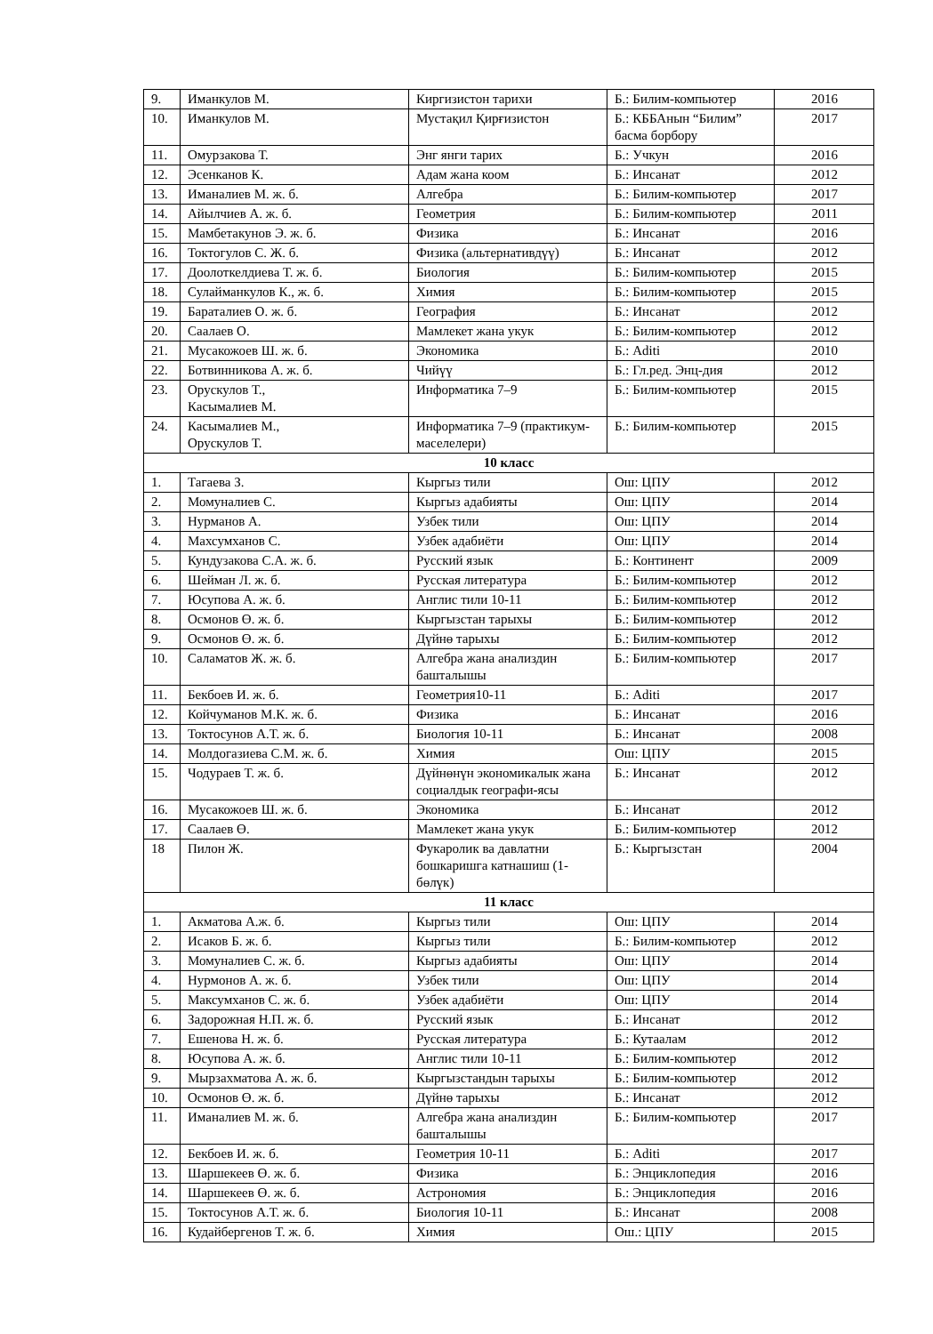| 9. | Иманкулов М. | Киргизистон тарихи | Б.: Билим-компьютер | 2016 |
| 10. | Иманкулов М. | Мустақил Қирғизистон | Б.: КББАнын “Билим” басма борбору | 2017 |
| 11. | Омурзакова Т. | Энг янги тарих | Б.: Учкун | 2016 |
| 12. | Эсенканов К. | Адам жана коом | Б.: Инсанат | 2012 |
| 13. | Иманалиев М. ж. б. | Алгебра | Б.: Билим-компьютер | 2017 |
| 14. | Айылчиев А. ж. б. | Геометрия | Б.: Билим-компьютер | 2011 |
| 15. | Мамбетакунов Э. ж. б. | Физика | Б.: Инсанат | 2016 |
| 16. | Токтогулов С. Ж. б. | Физика (альтернативдүү) | Б.: Инсанат | 2012 |
| 17. | Доолоткелдиева Т. ж. б. | Биология | Б.: Билим-компьютер | 2015 |
| 18. | Сулайманкулов К., ж. б. | Химия | Б.: Билим-компьютер | 2015 |
| 19. | Бараталиев О. ж. б. | География | Б.: Инсанат | 2012 |
| 20. | Саалаев О. | Мамлекет жана укук | Б.: Билим-компьютер | 2012 |
| 21. | Мусакожоев Ш. ж. б. | Экономика | Б.: Aditi | 2010 |
| 22. | Ботвинникова А. ж. б. | Чийүү | Б.: Гл.ред. Энц-дия | 2012 |
| 23. | Орускулов Т., Касымалиев М. | Информатика 7–9 | Б.: Билим-компьютер | 2015 |
| 24. | Касымалиев М., Орускулов Т. | Информатика 7–9 (практикум-маселелери) | Б.: Билим-компьютер | 2015 |
| 10 класс | | | | |
| 1. | Тагаева З. | Кыргыз тили | Ош: ЦПУ | 2012 |
| 2. | Момуналиев С. | Кыргыз адабияты | Ош: ЦПУ | 2014 |
| 3. | Нурманов А. | Узбек тили | Ош: ЦПУ | 2014 |
| 4. | Махсумханов С. | Узбек адабиёти | Ош: ЦПУ | 2014 |
| 5. | Кундузакова С.А. ж. б. | Русский язык | Б.: Континент | 2009 |
| 6. | Шейман Л. ж. б. | Русская литература | Б.: Билим-компьютер | 2012 |
| 7. | Юсупова А. ж. б. | Англис тили 10-11 | Б.: Билим-компьютер | 2012 |
| 8. | Осмонов Ө. ж. б. | Кыргызстан тарыхы | Б.: Билим-компьютер | 2012 |
| 9. | Осмонов Ө. ж. б. | Дүйнө тарыхы | Б.: Билим-компьютер | 2012 |
| 10. | Саламатов Ж. ж. б. | Алгебра жана анализдин башталышы | Б.: Билим-компьютер | 2017 |
| 11. | Бекбоев И. ж. б. | Геометрия10-11 | Б.: Aditi | 2017 |
| 12. | Койчуманов М.К. ж. б. | Физика | Б.: Инсанат | 2016 |
| 13. | Токтосунов А.Т. ж. б. | Биология 10-11 | Б.: Инсанат | 2008 |
| 14. | Молдогазиева С.М. ж. б. | Химия | Ош: ЦПУ | 2015 |
| 15. | Чодураев Т. ж. б. | Дүйнөнүн экономикалык жана социалдык географи-ясы | Б.: Инсанат | 2012 |
| 16. | Мусакожоев Ш. ж. б. | Экономика | Б.: Инсанат | 2012 |
| 17. | Саалаев Ө. | Мамлекет жана укук | Б.: Билим-компьютер | 2012 |
| 18 | Пилон Ж. | Фукаролик ва давлатни бошкаришга катнашиш (1-бөлүк) | Б.: Кыргызстан | 2004 |
| 11 класс | | | | |
| 1. | Акматова А.ж. б. | Кыргыз тили | Ош: ЦПУ | 2014 |
| 2. | Исаков Б. ж. б. | Кыргыз тили | Б.: Билим-компьютер | 2012 |
| 3. | Момуналиев С. ж. б. | Кыргыз адабияты | Ош: ЦПУ | 2014 |
| 4. | Нурмонов А. ж. б. | Узбек тили | Ош: ЦПУ | 2014 |
| 5. | Максумханов С. ж. б. | Узбек адабиёти | Ош: ЦПУ | 2014 |
| 6. | Задорожная Н.П. ж. б. | Русский язык | Б.: Инсанат | 2012 |
| 7. | Ешенова Н. ж. б. | Русская литература | Б.: Кутаалам | 2012 |
| 8. | Юсупова А. ж. б. | Англис тили 10-11 | Б.: Билим-компьютер | 2012 |
| 9. | Мырзахматова А. ж. б. | Кыргызстандын тарыхы | Б.: Билим-компьютер | 2012 |
| 10. | Осмонов Ө. ж. б. | Дүйнө тарыхы | Б.: Инсанат | 2012 |
| 11. | Иманалиев М. ж. б. | Алгебра жана анализдин башталышы | Б.: Билим-компьютер | 2017 |
| 12. | Бекбоев И. ж. б. | Геометрия 10-11 | Б.: Aditi | 2017 |
| 13. | Шаршекеев Ө. ж. б. | Физика | Б.: Энциклопедия | 2016 |
| 14. | Шаршекеев Ө. ж. б. | Астрономия | Б.: Энциклопедия | 2016 |
| 15. | Токтосунов А.Т. ж. б. | Биология 10-11 | Б.: Инсанат | 2008 |
| 16. | Кудайбергенов Т. ж. б. | Химия | Ош.: ЦПУ | 2015 |